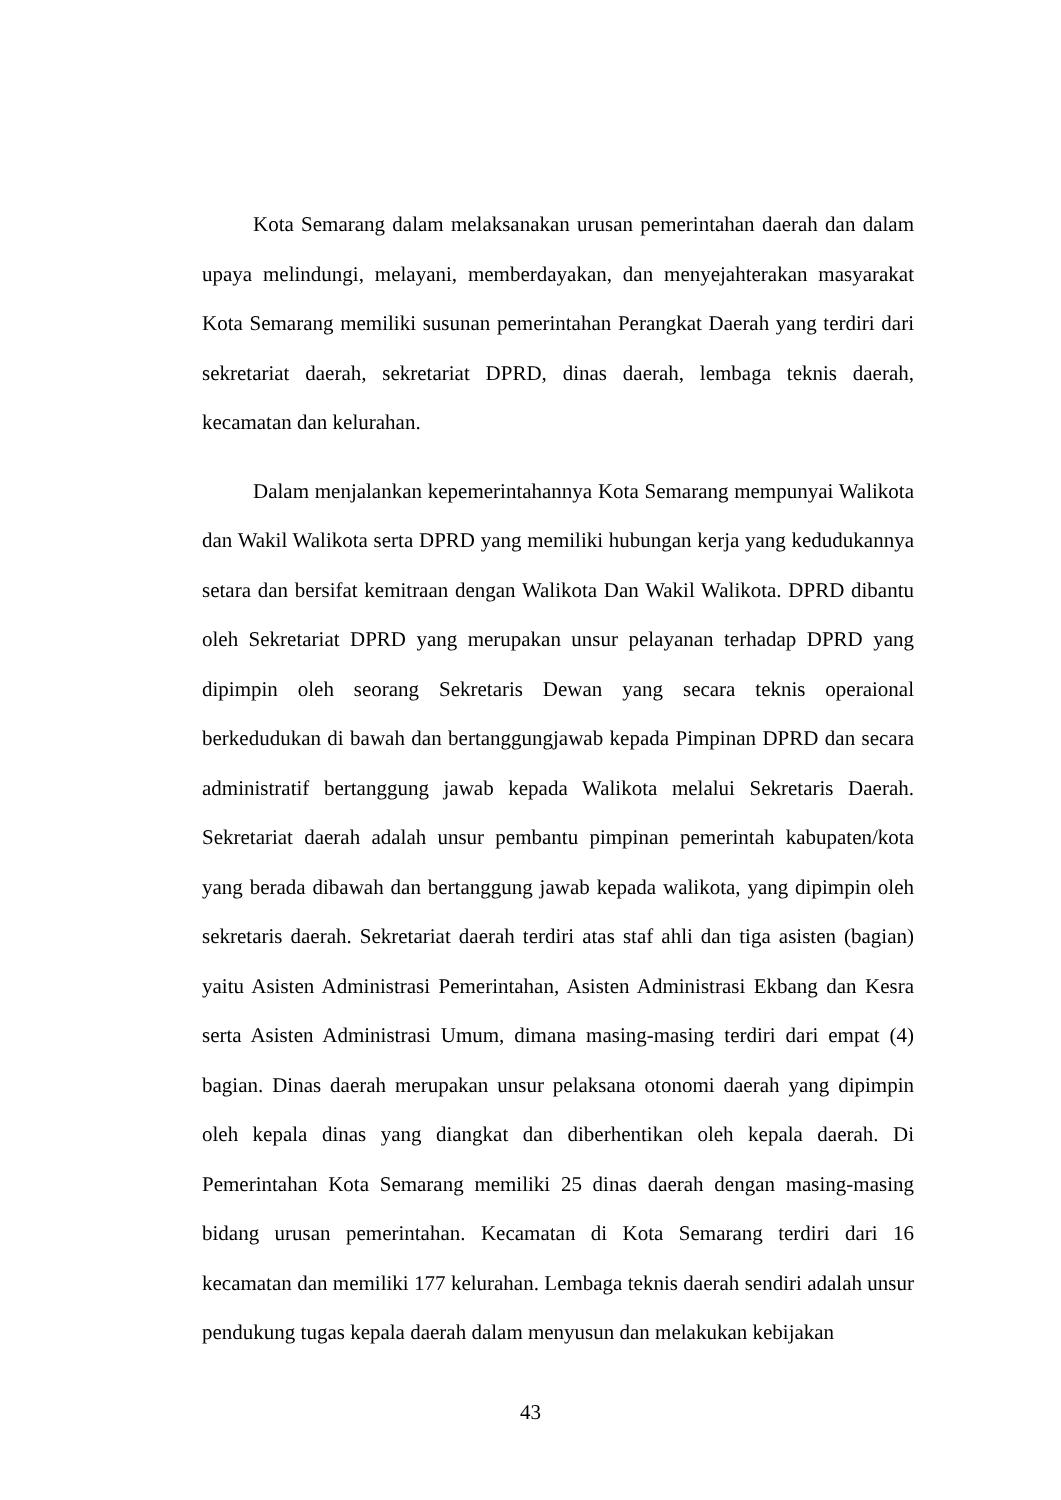Kota Semarang dalam melaksanakan urusan pemerintahan daerah dan dalam upaya melindungi, melayani, memberdayakan, dan menyejahterakan masyarakat Kota Semarang memiliki susunan pemerintahan Perangkat Daerah yang terdiri dari sekretariat daerah, sekretariat DPRD, dinas daerah, lembaga teknis daerah, kecamatan dan kelurahan.
Dalam menjalankan kepemerintahannya Kota Semarang mempunyai Walikota dan Wakil Walikota serta DPRD yang memiliki hubungan kerja yang kedudukannya setara dan bersifat kemitraan dengan Walikota Dan Wakil Walikota. DPRD dibantu oleh Sekretariat DPRD yang merupakan unsur pelayanan terhadap DPRD yang dipimpin oleh seorang Sekretaris Dewan yang secara teknis operaional berkedudukan di bawah dan bertanggungjawab kepada Pimpinan DPRD dan secara administratif bertanggung jawab kepada Walikota melalui Sekretaris Daerah. Sekretariat daerah adalah unsur pembantu pimpinan pemerintah kabupaten/kota yang berada dibawah dan bertanggung jawab kepada walikota, yang dipimpin oleh sekretaris daerah. Sekretariat daerah terdiri atas staf ahli dan tiga asisten (bagian) yaitu Asisten Administrasi Pemerintahan, Asisten Administrasi Ekbang dan Kesra serta Asisten Administrasi Umum, dimana masing-masing terdiri dari empat (4) bagian. Dinas daerah merupakan unsur pelaksana otonomi daerah yang dipimpin oleh kepala dinas yang diangkat dan diberhentikan oleh kepala daerah. Di Pemerintahan Kota Semarang memiliki 25 dinas daerah dengan masing-masing bidang urusan pemerintahan. Kecamatan di Kota Semarang terdiri dari 16 kecamatan dan memiliki 177 kelurahan. Lembaga teknis daerah sendiri adalah unsur pendukung tugas kepala daerah dalam menyusun dan melakukan kebijakan
43